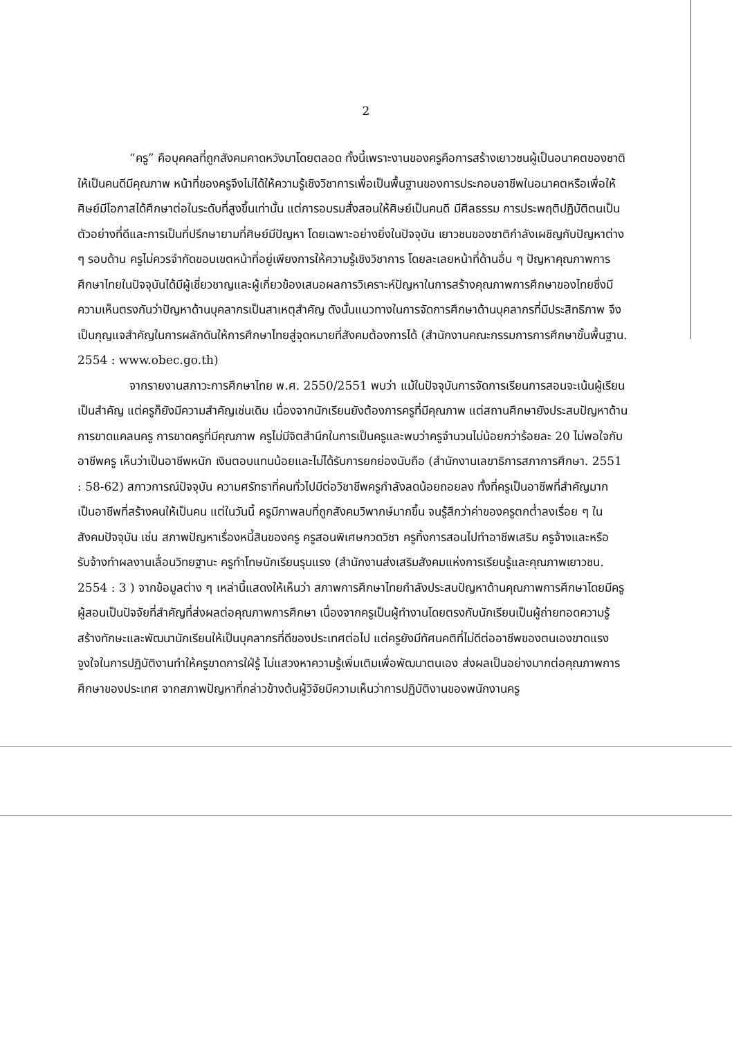2
“ครู” คือบุคคลที่ถูกสังคมคาดหวังมาโดยตลอด ทั้งนี้เพราะงานของครูคือการสร้างเยาวชนผู้เป็นอนาคตของชาติให้เป็นคนดีมีคุณภาพ หน้าที่ของครูจึงไม่ได้ให้ความรู้เชิงวิชาการเพื่อเป็นพื้นฐานของการประกอบอาชีพในอนาคตหรือเพื่อให้ศิษย์มีโอกาสได้ศึกษาต่อในระดับที่สูงขึ้นเท่านั้น แต่การอบรมสั่งสอนให้ศิษย์เป็นคนดี มีศีลธรรม การประพฤติปฏิบัติตนเป็นตัวอย่างที่ดีและการเป็นที่ปรึกษายามที่ศิษย์มีปัญหา โดยเฉพาะอย่างยิ่งในปัจจุบัน เยาวชนของชาติกำลังเผชิญกับปัญหาต่าง ๆ รอบด้าน ครูไม่ควรจำกัดขอบเขตหน้าที่อยู่เพียงการให้ความรู้เชิงวิชาการ โดยละเลยหน้าที่ด้านอื่น ๆ ปัญหาคุณภาพการศึกษาไทยในปัจจุบันได้มีผู้เชี่ยวชาญและผู้เกี่ยวข้องเสนอผลการวิเคราะห์ปัญหาในการสร้างคุณภาพการศึกษาของไทยซึ่งมีความเห็นตรงกันว่าปัญหาด้านบุคลากรเป็นสาเหตุสำคัญ ดังนั้นแนวทางในการจัดการศึกษาด้านบุคลากรที่มีประสิทธิภาพ จึงเป็นกุญแจสำคัญในการผลักดันให้การศึกษาไทยสู่จุดหมายที่สังคมต้องการได้ (สำนักงานคณะกรรมการการศึกษาขั้นพื้นฐาน. 2554 : www.obec.go.th)
จากรายงานสภาวะการศึกษาไทย พ.ศ. 2550/2551 พบว่า แม้ในปัจจุบันการจัดการเรียนการสอนจะเน้นผู้เรียนเป็นสำคัญ แต่ครูก็ยังมีความสำคัญเช่นเดิม เนื่องจากนักเรียนยังต้องการครูที่มีคุณภาพ แต่สถานศึกษายังประสบปัญหาด้านการขาดแคลนครู การขาดครูที่มีคุณภาพ ครูไม่มีจิตสำนึกในการเป็นครูและพบว่าครูจำนวนไม่น้อยกว่าร้อยละ 20 ไม่พอใจกับอาชีพครู เห็นว่าเป็นอาชีพหนัก เงินตอบแทนน้อยและไม่ได้รับการยกย่องนับถือ (สำนักงานเลขาธิการสภาการศึกษา. 2551 : 58-62) สภาวการณ์ปัจจุบัน ความศรัทธาที่คนทั่วไปมีต่อวิชาชีพครูกำลังลดน้อยถอยลง ทั้งที่ครูเป็นอาชีพที่สำคัญมาก เป็นอาชีพที่สร้างคนให้เป็นคน แต่ในวันนี้ ครูมีภาพลบที่ถูกสังคมวิพากษ์มากขึ้น จนรู้สึกว่าค่าของครูตกต่ำลงเรื่อย ๆ ในสังคมปัจจุบัน เช่น สภาพปัญหาเรื่องหนี้สินของครู ครูสอนพิเศษกวดวิชา ครูทิ้งการสอนไปทำอาชีพเสริม ครูจ้างและหรือรับจ้างทำผลงานเลื่อนวิทยฐานะ ครูทำโทษนักเรียนรุนแรง (สำนักงานส่งเสริมสังคมแห่งการเรียนรู้และคุณภาพเยาวชน. 2554 : 3 ) จากข้อมูลต่าง ๆ เหล่านี้แสดงให้เห็นว่า สภาพการศึกษาไทยกำลังประสบปัญหาด้านคุณภาพการศึกษาโดยมีครูผู้สอนเป็นปัจจัยที่สำคัญที่ส่งผลต่อคุณภาพการศึกษา เนื่องจากครูเป็นผู้ทำงานโดยตรงกับนักเรียนเป็นผู้ถ่ายทอดความรู้ สร้างทักษะและพัฒนานักเรียนให้เป็นบุคลากรที่ดีของประเทศต่อไป แต่ครูยังมีทัศนคติที่ไม่ดีต่ออาชีพของตนเองขาดแรงจูงใจในการปฏิบัติงานทำให้ครูขาดการใฝ่รู้ ไม่แสวงหาความรู้เพิ่มเติมเพื่อพัฒนาตนเอง ส่งผลเป็นอย่างมากต่อคุณภาพการศึกษาของประเทศ จากสภาพปัญหาที่กล่าวข้างต้นผู้วิจัยมีความเห็นว่าการปฏิบัติงานของพนักงานครู